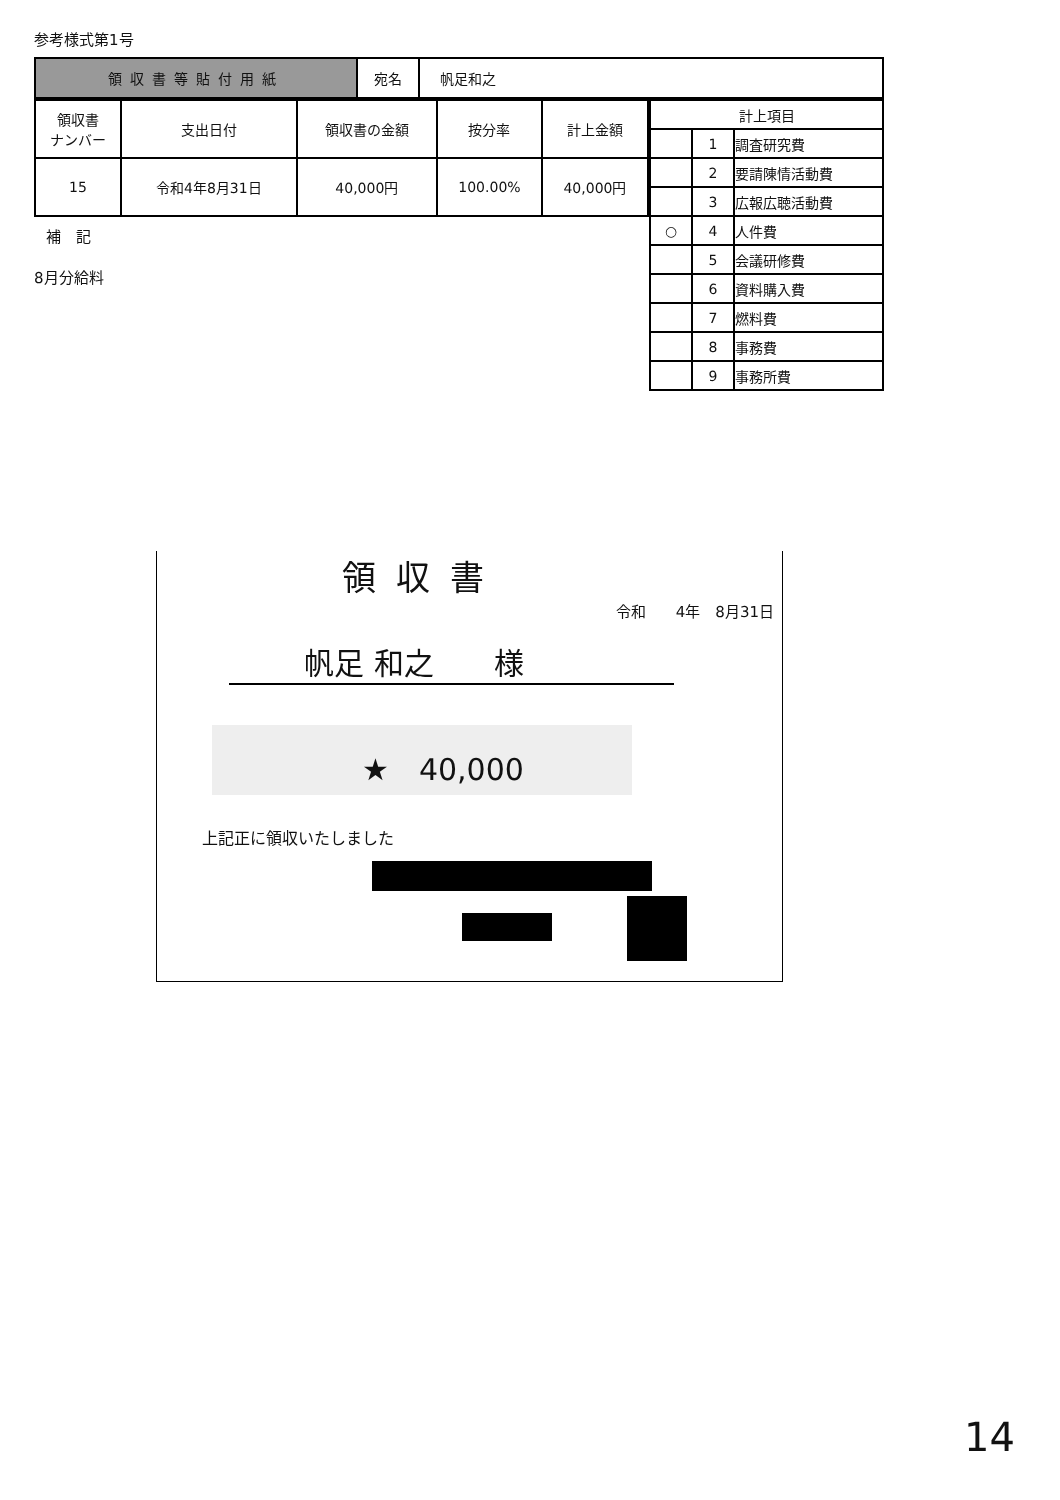参考様式第1号
| 領収書等貼付用紙 | 宛名 | 帆足和之 |
| 領収書 ナンバー | 支出日付 | 領収書の金額 | 按分率 | 計上金額 |
| --- | --- | --- | --- | --- |
| 15 | 令和4年8月31日 | 40,000円 | 100.00% | 40,000円 |
補　記
8月分給料
| 計上項目 | | |
| | 1 | 調査研究費 |
| | 2 | 要請陳情活動費 |
| | 3 | 広報広聴活動費 |
| ○ | 4 | 人件費 |
| | 5 | 会議研修費 |
| | 6 | 資料購入費 |
| | 7 | 燃料費 |
| | 8 | 事務費 |
| | 9 | 事務所費 |
領収書
令和　　4年　8月31日
帆足 和之　　様
★　40,000
上記正に領収いたしました
14